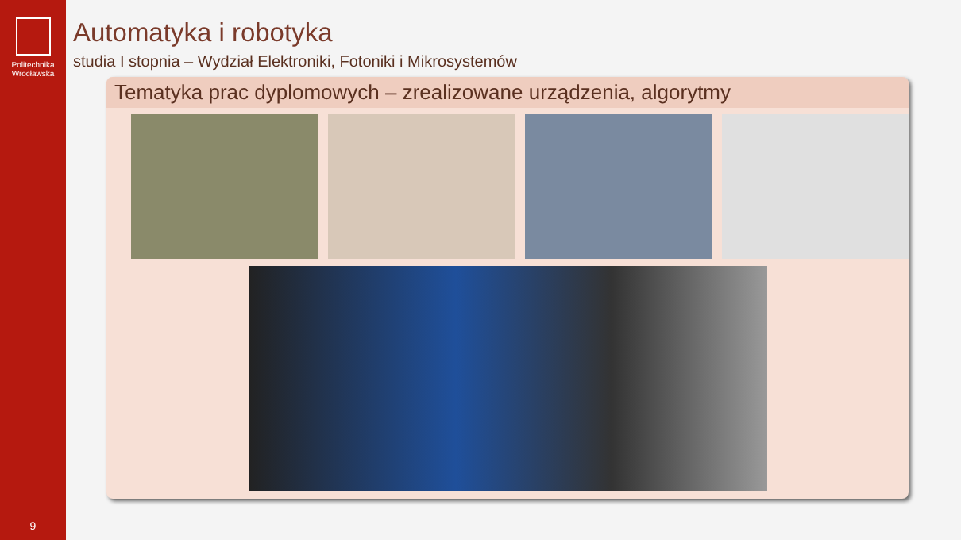Politechnika
Wrocławska
9
Automatyka i robotyka
studia I stopnia – Wydział Elektroniki, Fotoniki i Mikrosystemów
Tematyka prac dyplomowych – zrealizowane urządzenia, algorytmy